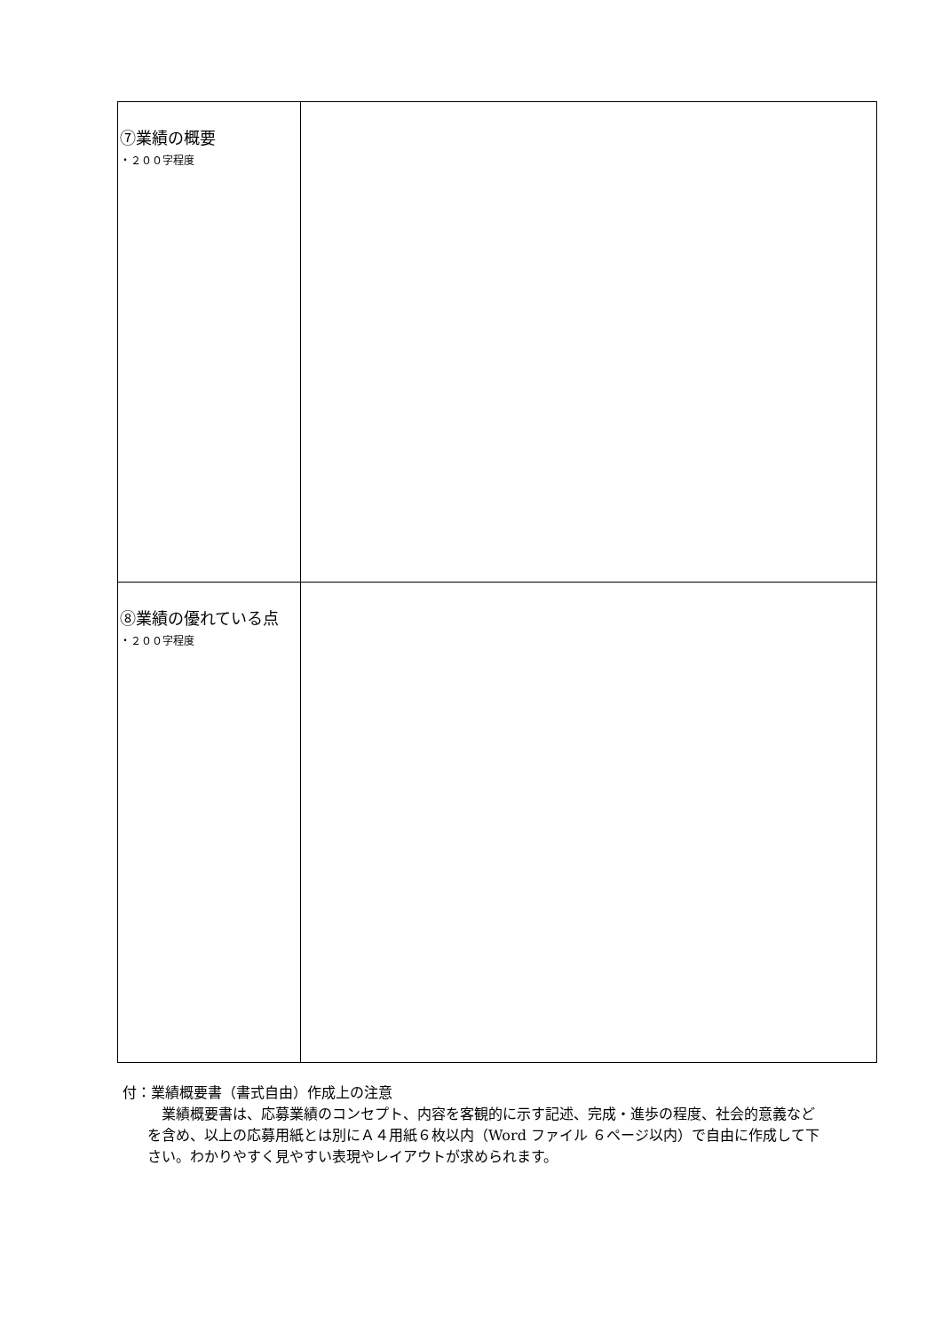| ⑦業績の概要 ・２００字程度 | |
| ⑧業績の優れている点 ・２００字程度 | |
付：業績概要書（書式自由）作成上の注意
業績概要書は、応募業績のコンセプト、内容を客観的に示す記述、完成・進歩の程度、社会的意義などを含め、以上の応募用紙とは別にＡ４用紙６枚以内（Word ファイル ６ページ以内）で自由に作成して下さい。わかりやすく見やすい表現やレイアウトが求められます。